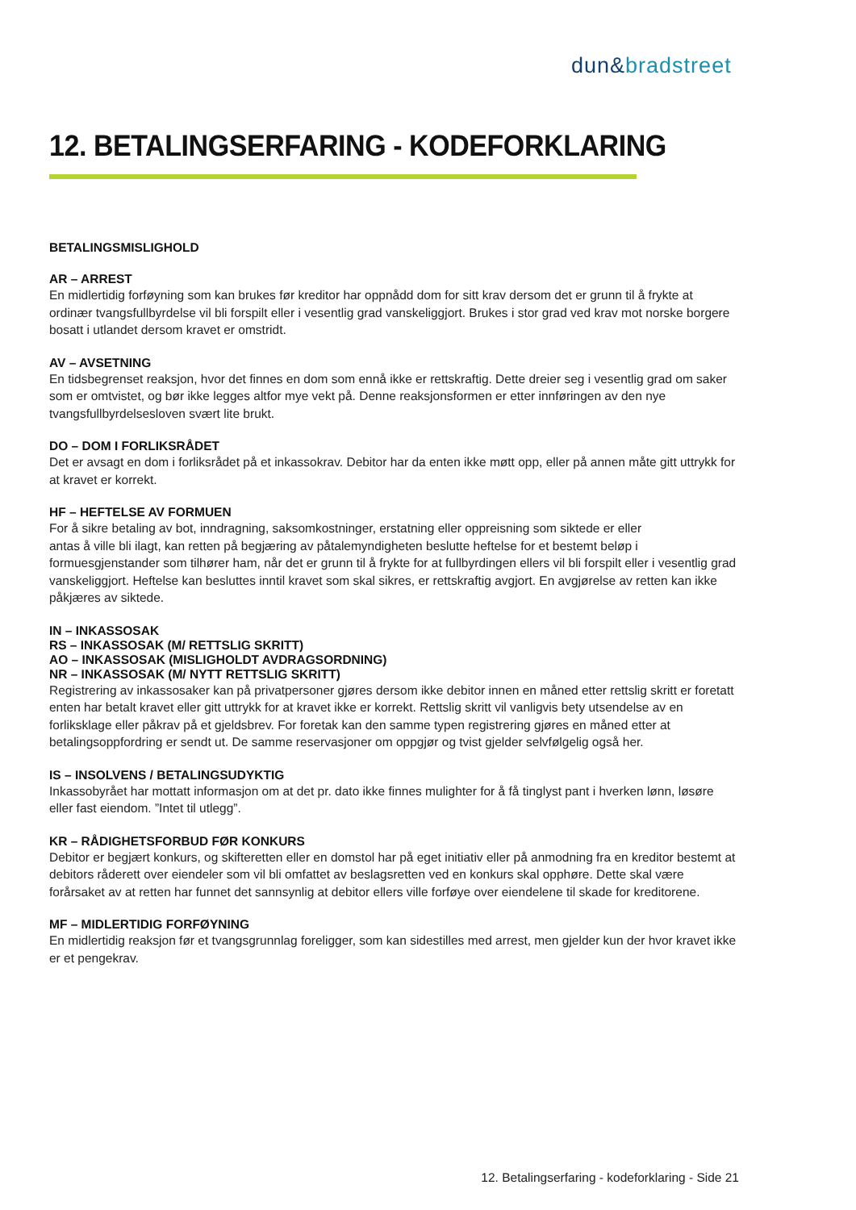dun&bradstreet
12. BETALINGSERFARING - KODEFORKLARING
BETALINGSMISLIGHOLD
AR – ARREST
En midlertidig forføyning som kan brukes før kreditor har oppnådd dom for sitt krav dersom det er grunn til å frykte at ordinær tvangsfullbyrdelse vil bli forspilt eller i vesentlig grad vanskeliggjort. Brukes i stor grad ved krav mot norske borgere bosatt i utlandet dersom kravet er omstridt.
AV – AVSETNING
En tidsbegrenset reaksjon, hvor det finnes en dom som ennå ikke er rettskraftig. Dette dreier seg i vesentlig grad om saker som er omtvistet, og bør ikke legges altfor mye vekt på. Denne reaksjonsformen er etter innføringen av den nye tvangsfullbyrdelsesloven svært lite brukt.
DO – DOM I FORLIKSRÅDET
Det er avsagt en dom i forliksrådet på et inkassokrav. Debitor har da enten ikke møtt opp, eller på annen måte gitt uttrykk for at kravet er korrekt.
HF – HEFTELSE AV FORMUEN
For å sikre betaling av bot, inndragning, saksomkostninger, erstatning eller oppreisning som siktede er eller
antas å ville bli ilagt, kan retten på begjæring av påtalemyndigheten beslutte heftelse for et bestemt beløp i formuesgjenstander som tilhører ham, når det er grunn til å frykte for at fullbyrdingen ellers vil bli forspilt eller i vesentlig grad vanskeliggjort. Heftelse kan besluttes inntil kravet som skal sikres, er rettskraftig avgjort. En avgjørelse av retten kan ikke påkjæres av siktede.
IN – INKASSOSAK
RS – INKASSOSAK (M/ RETTSLIG SKRITT)
AO – INKASSOSAK (MISLIGHOLDT AVDRAGSORDNING)
NR – INKASSOSAK (M/ NYTT RETTSLIG SKRITT)
Registrering av inkassosaker kan på privatpersoner gjøres dersom ikke debitor innen en måned etter rettslig skritt er foretatt enten har betalt kravet eller gitt uttrykk for at kravet ikke er korrekt. Rettslig skritt vil vanligvis bety utsendelse av en forliksklage eller påkrav på et gjeldsbrev. For foretak kan den samme typen registrering gjøres en måned etter at betalingsoppfordring er sendt ut. De samme reservasjoner om oppgjør og tvist gjelder selvfølgelig også her.
IS – INSOLVENS / BETALINGSUDYKTIG
Inkassobyrået har mottatt informasjon om at det pr. dato ikke finnes mulighter for å få tinglyst pant i hverken lønn, løsøre eller fast eiendom. ”Intet til utlegg”.
KR – RÅDIGHETSFORBUD FØR KONKURS
Debitor er begjært konkurs, og skifteretten eller en domstol har på eget initiativ eller på anmodning fra en kreditor bestemt at debitors råderett over eiendeler som vil bli omfattet av beslagsretten ved en konkurs skal opphøre. Dette skal være forårsaket av at retten har funnet det sannsynlig at debitor ellers ville forføye over eiendelene til skade for kreditorene.
MF – MIDLERTIDIG FORFØYNING
En midlertidig reaksjon før et tvangsgrunnlag foreligger, som kan sidestilles med arrest, men gjelder kun der hvor kravet ikke er et pengekrav.
12. Betalingserfaring - kodeforklaring - Side 21